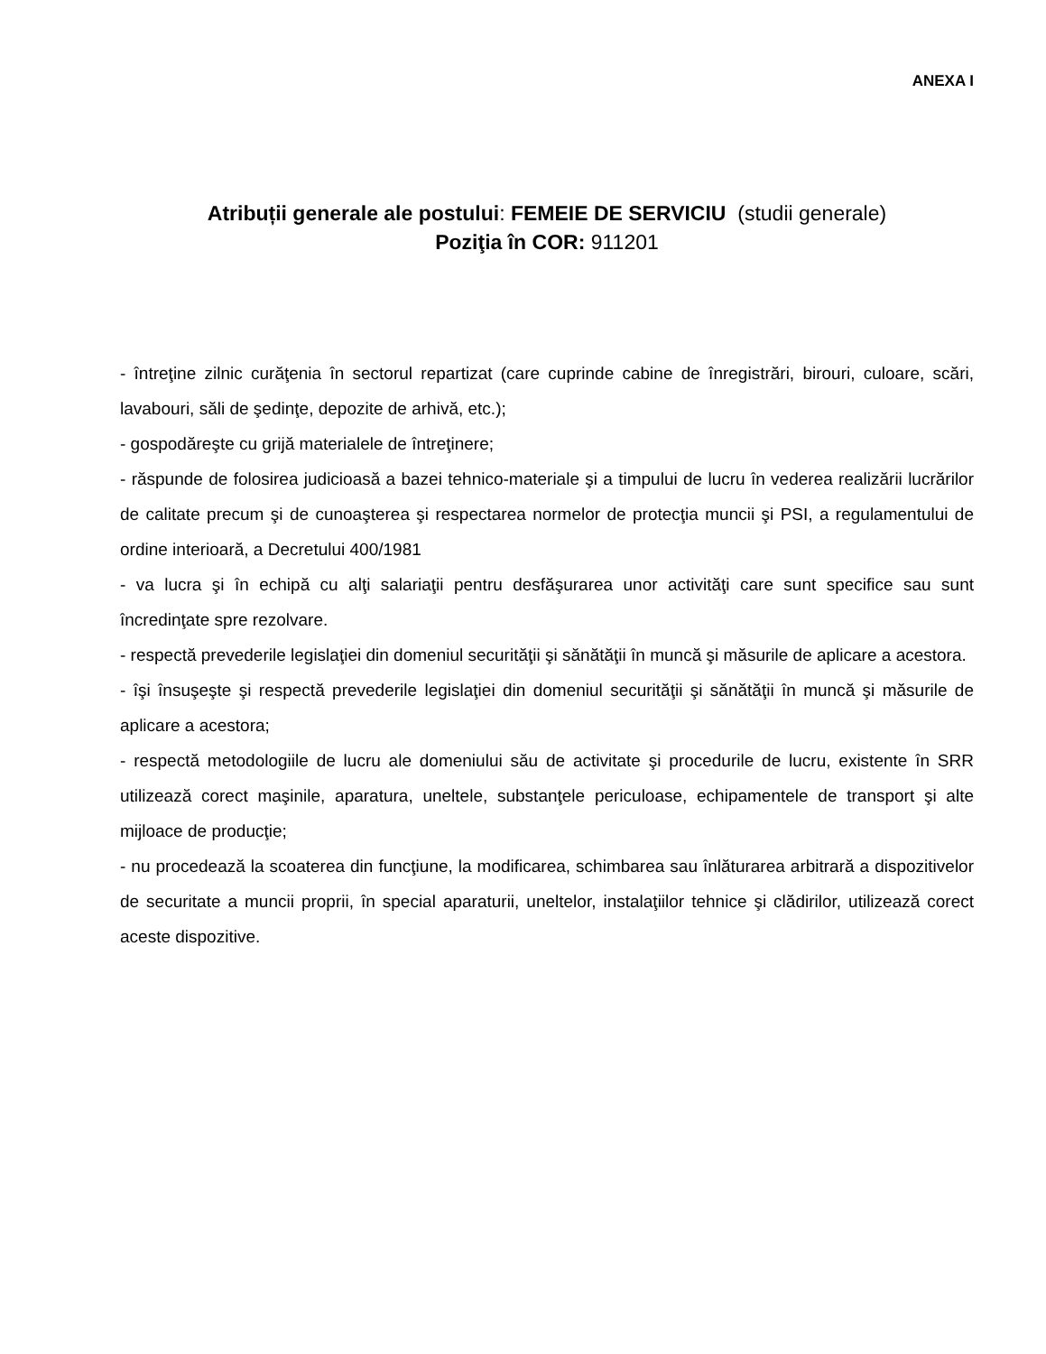ANEXA I
Atribuții generale ale postului: FEMEIE DE SERVICIU (studii generale)
Poziţia în COR: 911201
- întreţine zilnic curăţenia în sectorul repartizat (care cuprinde cabine de înregistrări, birouri, culoare, scări, lavabouri, săli de şedinţe, depozite de arhivă, etc.);
- gospodăreşte cu grijă materialele de întreţinere;
- răspunde de folosirea judicioasă a bazei tehnico-materiale şi a timpului de lucru în vederea realizării lucrărilor de calitate precum şi de cunoaşterea şi respectarea normelor de protecţia muncii şi PSI, a regulamentului de ordine interioară, a Decretului 400/1981
- va lucra şi în echipă cu alţi salariaţii pentru desfăşurarea unor activităţi care sunt specifice sau sunt încredinţate spre rezolvare.
- respectă prevederile legislaţiei din domeniul securităţii şi sănătăţii în muncă şi măsurile de aplicare a acestora.
- îşi însuşeşte şi respectă prevederile legislaţiei din domeniul securităţii şi sănătăţii în muncă şi măsurile de aplicare a acestora;
- respectă metodologiile de lucru ale domeniului său de activitate şi procedurile de lucru, existente în SRR utilizează corect maşinile, aparatura, uneltele, substanţele periculoase, echipamentele de transport şi alte mijloace de producţie;
- nu procedează la scoaterea din funcţiune, la modificarea, schimbarea sau înlăturarea arbitrară a dispozitivelor de securitate a muncii proprii, în special aparaturii, uneltelor, instalaţiilor tehnice şi clădirilor, utilizează corect aceste dispozitive.